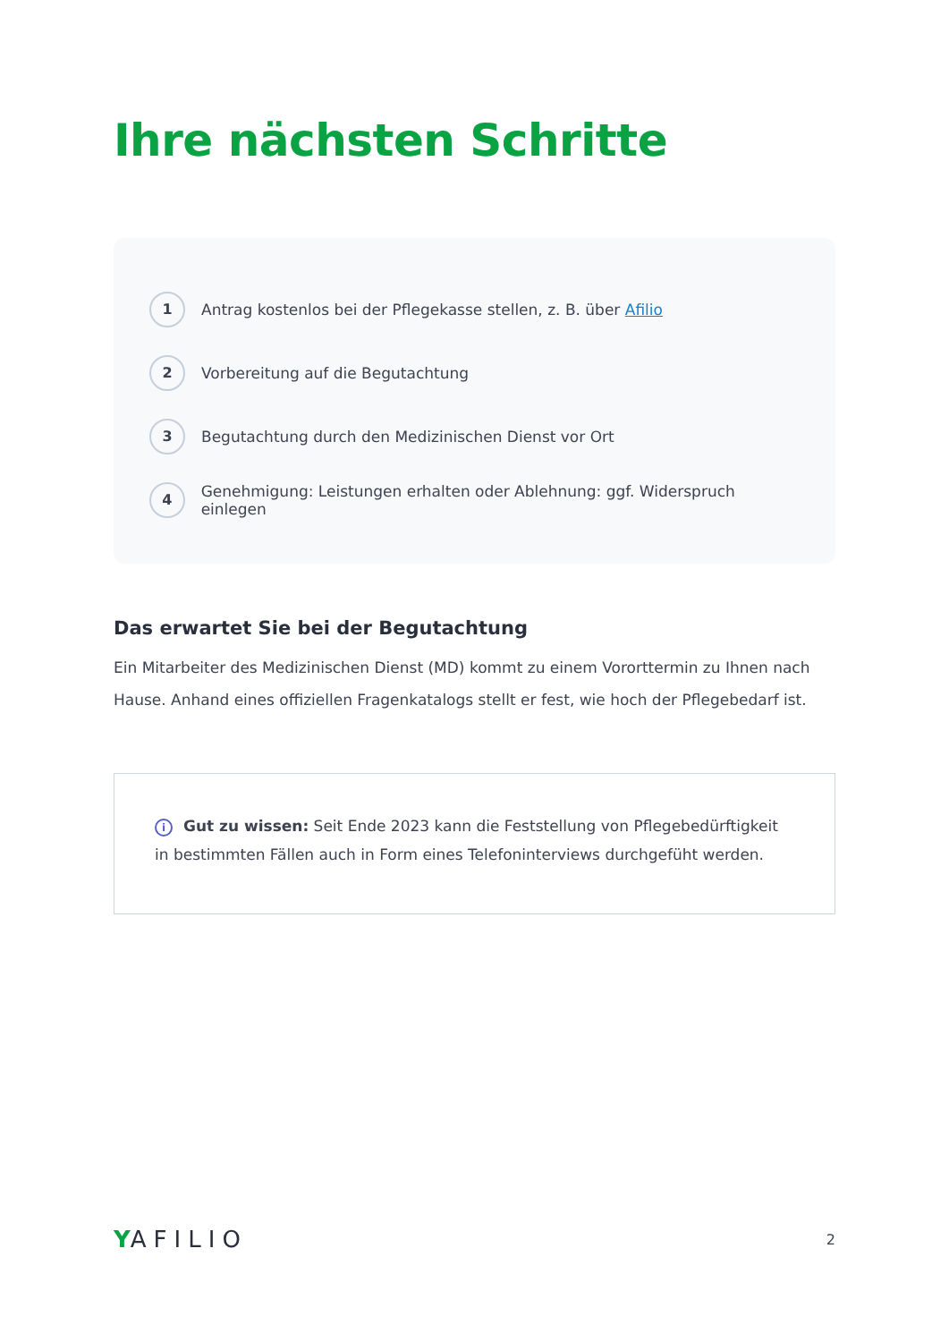Ihre nächsten Schritte
1
Antrag kostenlos bei der Pflegekasse stellen, z. B. über Afilio
2
Vorbereitung auf die Begutachtung
3
Begutachtung durch den Medizinischen Dienst vor Ort
4
Genehmigung: Leistungen erhalten oder Ablehnung: ggf. Widerspruch einlegen
Das erwartet Sie bei der Begutachtung
Ein Mitarbeiter des Medizinischen Dienst (MD) kommt zu einem Vororttermin zu Ihnen nach Hause. Anhand eines offiziellen Fragenkatalogs stellt er fest, wie hoch der Pflegebedarf ist.
i Gut zu wissen: Seit Ende 2023 kann die Feststellung von Pflegebedürftigkeit in bestimmten Fällen auch in Form eines Telefoninterviews durchgefüht werden.
YAFILIO
2